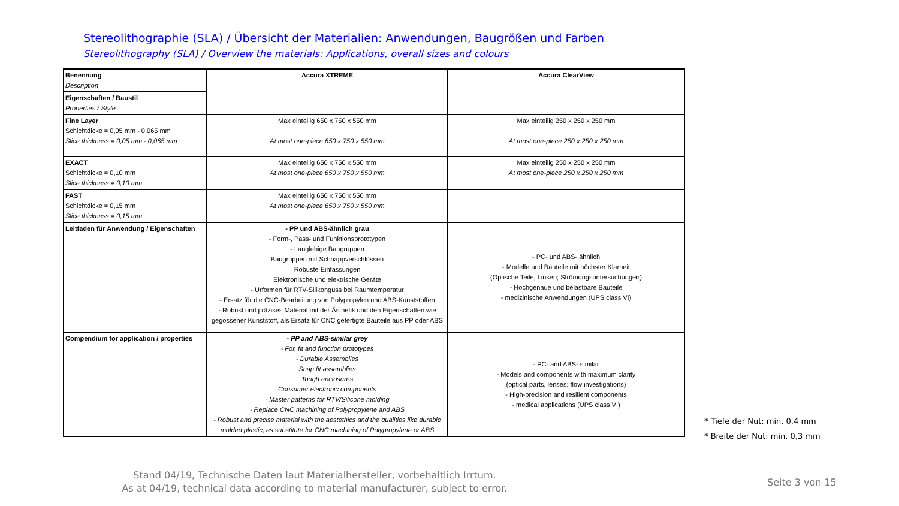Stereolithographie (SLA) / Übersicht der Materialien: Anwendungen, Baugrößen und Farben
Stereolithography (SLA) / Overview the materials: Applications, overall sizes and colours
| Benennung Description | Accura XTREME | Accura ClearView |
| Eigenschaften / Baustil Properties / Style | | |
| Fine Layer Schichtdicke = 0,05 mm - 0,065 mm Slice thickness = 0,05 mm - 0,065 mm | Max einteilig 650 x 750 x 550 mm At most one-piece 650 x 750 x 550 mm | Max einteilig 250 x 250 x 250 mm At most one-piece 250 x 250 x 250 mm |
| EXACT Schichtdicke = 0,10 mm Slice thickness = 0,10 mm | Max einteilig 650 x 750 x 550 mm At most one-piece 650 x 750 x 550 mm | Max einteilig 250 x 250 x 250 mm At most one-piece 250 x 250 x 250 mm |
| FAST Schichtdicke = 0,15 mm Slice thickness = 0,15 mm | Max einteilig 650 x 750 x 550 mm At most one-piece 650 x 750 x 550 mm | |
| Leitfaden für Anwendung / Eigenschaften | - PP und ABS-ähnlich grau - Form-, Pass- und Funktionsprototypen - Langlebige Baugruppen Baugruppen mit Schnappverschlüssen Robuste Einfassungen Elektronische und elektrische Geräte - Urformen für RTV-Silikonguss bei Raumtemperatur - Ersatz für die CNC-Bearbeitung von Polypropylen und ABS-Kunststoffen - Robust und präzises Material mit der Ästhetik und den Eigenschaften wie gegossener Kunststoff, als Ersatz für CNC gefertigte Bauteile aus PP oder ABS | - PC- und ABS- ähnlich - Modelle und Bauteile mit höchster Klarheit (Optische Teile, Linsen; Strömungsuntersuchungen) - Hochgenaue und belastbare Bauteile - medizinische Anwendungen (UPS class VI) |
| Compendium for application / properties | - PP and ABS-similar grey - For, fit and function prototypes - Durable Assemblies Snap fit assemblies Tough enclosures Consumer electronic components - Master patterns for RTV/Silicone molding - Replace CNC machining of Polypropylene and ABS - Robust and precise material with the aestethics and the qualities like durable molded plastic, as substitute for CNC machining of Polypropylene or ABS | - PC- and ABS- similar - Models and components with maximum clarity (optical parts, lenses; flow investigations) - High-precision and resilient components - medical applications (UPS class VI) |
* Tiefe der Nut: min. 0,4 mm
* Breite der Nut: min. 0,3 mm
Stand 04/19, Technische Daten laut Materialhersteller, vorbehaltlich Irrtum.
As at 04/19, technical data according to material manufacturer, subject to error.
Seite 3 von 15